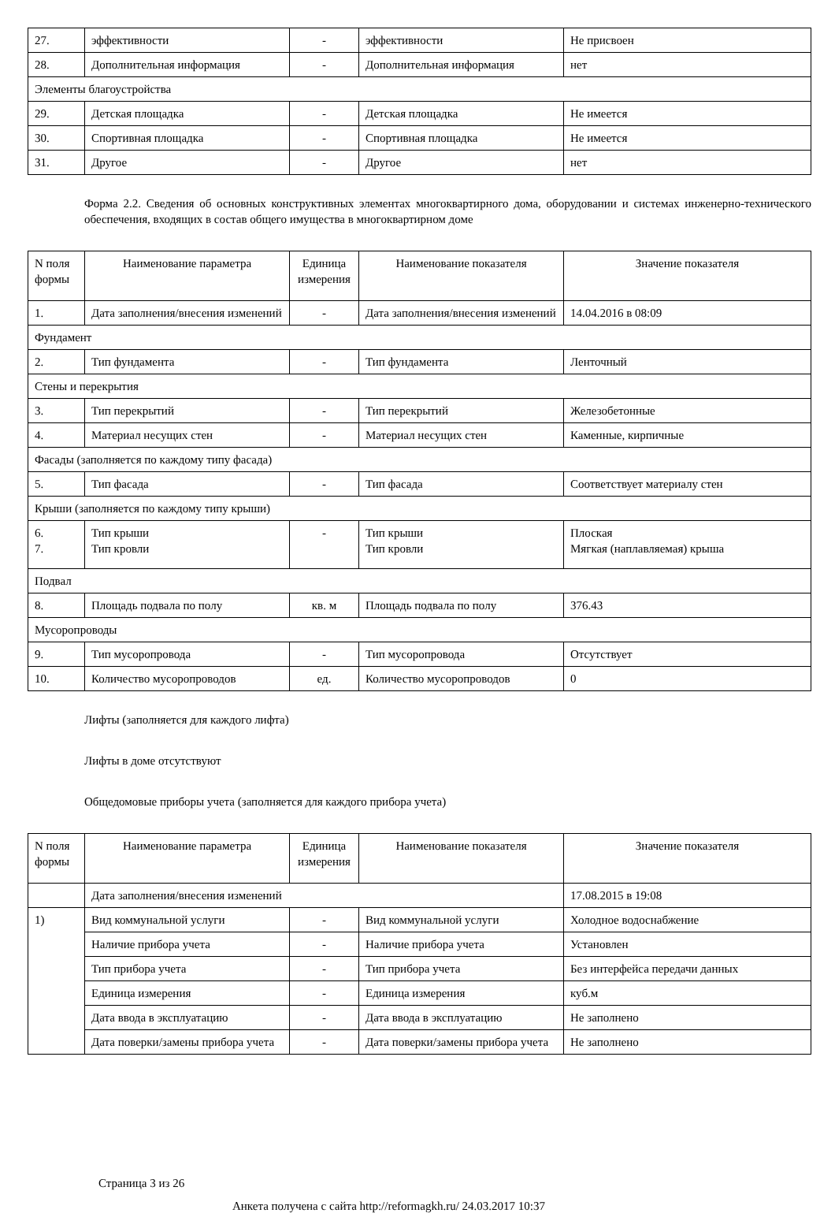| 27. | эффективности | - | эффективности | Не присвоен |
| 28. | Дополнительная информация | - | Дополнительная информация | нет |
| Элементы благоустройства | | | | |
| 29. | Детская площадка | - | Детская площадка | Не имеется |
| 30. | Спортивная площадка | - | Спортивная площадка | Не имеется |
| 31. | Другое | - | Другое | нет |
Форма 2.2. Сведения об основных конструктивных элементах многоквартирного дома, оборудовании и системах инженерно-технического обеспечения, входящих в состав общего имущества в многоквартирном доме
| N поля формы | Наименование параметра | Единица измерения | Наименование показателя | Значение показателя |
| 1. | Дата заполнения/внесения изменений | - | Дата заполнения/внесения изменений | 14.04.2016 в 08:09 |
| Фундамент | | | | |
| 2. | Тип фундамента | - | Тип фундамента | Ленточный |
| Стены и перекрытия | | | | |
| 3. | Тип перекрытий | - | Тип перекрытий | Железобетонные |
| 4. | Материал несущих стен | - | Материал несущих стен | Каменные, кирпичные |
| Фасады (заполняется по каждому типу фасада) | | | | |
| 5. | Тип фасада | - | Тип фасада | Соответствует материалу стен |
| Крыши (заполняется по каждому типу крыши) | | | | |
| 6. 7. | Тип крыши Тип кровли | - | Тип крыши Тип кровли | Плоская Мягкая (наплавляемая) крыша |
| Подвал | | | | |
| 8. | Площадь подвала по полу | кв. м | Площадь подвала по полу | 376.43 |
| Мусоропроводы | | | | |
| 9. | Тип мусоропровода | - | Тип мусоропровода | Отсутствует |
| 10. | Количество мусоропроводов | ед. | Количество мусоропроводов | 0 |
Лифты (заполняется для каждого лифта)
Лифты в доме отсутствуют
Общедомовые приборы учета (заполняется для каждого прибора учета)
| N поля формы | Наименование параметра | Единица измерения | Наименование показателя | Значение показателя |
| | Дата заполнения/внесения изменений | | | 17.08.2015 в 19:08 |
| 1) | Вид коммунальной услуги | - | Вид коммунальной услуги | Холодное водоснабжение |
| | Наличие прибора учета | - | Наличие прибора учета | Установлен |
| | Тип прибора учета | - | Тип прибора учета | Без интерфейса передачи данных |
| | Единица измерения | - | Единица измерения | куб.м |
| | Дата ввода в эксплуатацию | - | Дата ввода в эксплуатацию | Не заполнено |
| | Дата поверки/замены прибора учета | - | Дата поверки/замены прибора учета | Не заполнено |
Страница 3 из 26
Анкета получена с сайта http://reformagkh.ru/ 24.03.2017 10:37